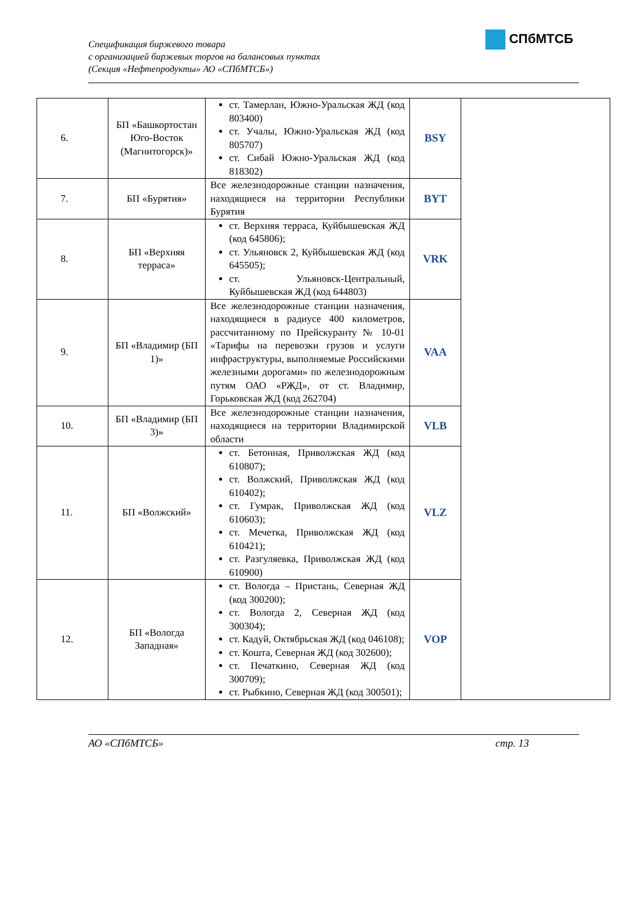Спецификация биржевого товара
с организацией биржевых торгов на балансовых пунктах
(Секция «Нефтепродукты» АО «СПбМТСБ»)
СПбМТСБ
| 6. | БП «Башкортостан Юго-Восток (Магнитогорск)» | ст. Тамерлан, Южно-Уральская ЖД (код 803400) ст. Учалы, Южно-Уральская ЖД (код 805707) ст. Сибай Южно-Уральская ЖД (код 818302) | BSY | |
| 7. | БП «Бурятия» | Все железнодорожные станции назначения, находящиеся на территории Республики Бурятия | BYT | |
| 8. | БП «Верхняя терраса» | ст. Верхняя терраса, Куйбышевская ЖД (код 645806); ст. Ульяновск 2, Куйбышевская ЖД (код 645505); ст. Ульяновск-Центральный, Куйбышевская ЖД (код 644803) | VRK | |
| 9. | БП «Владимир (БП 1)» | Все железнодорожные станции назначения, находящиеся в радиусе 400 километров, рассчитанному по Прейскуранту № 10-01 «Тарифы на перевозки грузов и услуги инфраструктуры, выполняемые Российскими железными дорогами» по железнодорожным путям ОАО «РЖД», от ст. Владимир, Горьковская ЖД (код 262704) | VAA | |
| 10. | БП «Владимир (БП 3)» | Все железнодорожные станции назначения, находящиеся на территории Владимирской области | VLB | |
| 11. | БП «Волжский» | ст. Бетонная, Приволжская ЖД (код 610807); ст. Волжский, Приволжская ЖД (код 610402); ст. Гумрак, Приволжская ЖД (код 610603); ст. Мечетка, Приволжская ЖД (код 610421); ст. Разгуляевка, Приволжская ЖД (код 610900) | VLZ | |
| 12. | БП «Вологда Западная» | ст. Вологда – Пристань, Северная ЖД (код 300200); ст. Вологда 2, Северная ЖД (код 300304); ст. Кадуй, Октябрьская ЖД (код 046108); ст. Кошта, Северная ЖД (код 302600); ст. Печаткино, Северная ЖД (код 300709); ст. Рыбкино, Северная ЖД (код 300501); | VOP | |
АО «СПбМТСБ» стр. 13